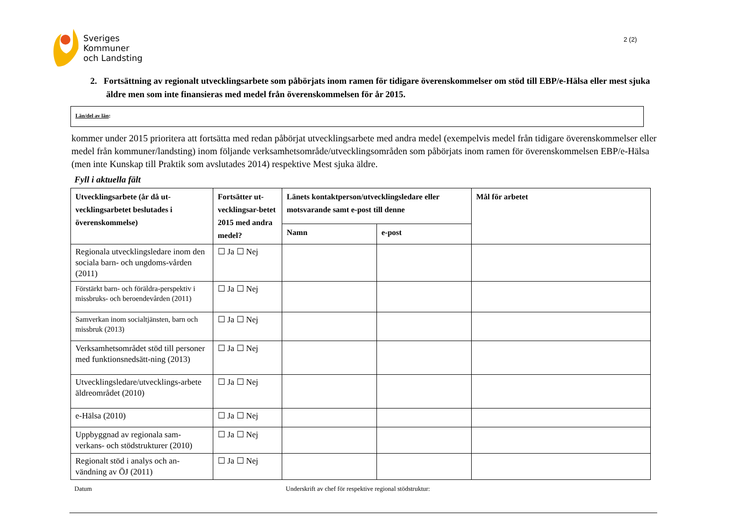Sveriges
Kommuner
och Landsting
2 (2)
2. Fortsättning av regionalt utvecklingsarbete som påbörjats inom ramen för tidigare överenskommelser om stöd till EBP/e-Hälsa eller mest sjuka äldre men som inte finansieras med medel från överenskommelsen för år 2015.
Län/del av län:
kommer under 2015 prioritera att fortsätta med redan påbörjat utvecklingsarbete med andra medel (exempelvis medel från tidigare överenskommelser eller medel från kommuner/landsting) inom följande verksamhetsområde/utvecklingsområden som påbörjats inom ramen för överenskommelsen EBP/e-Hälsa (men inte Kunskap till Praktik som avslutades 2014) respektive Mest sjuka äldre.
Fyll i aktuella fält
| Utvecklingsarbete (år då ut-vecklingsarbetet beslutades i överenskommelse) | Fortsätter ut-vecklingsar-betet 2015 med andra medel? | Länets kontaktperson/utvecklingsledare eller motsvarande samt e-post till denne | | Mål för arbetet |
| --- | --- | --- | --- | --- |
| | | Namn | e-post | |
| Regionala utvecklingsledare inom den sociala barn- och ungdoms-vården (2011) | ☐ Ja ☐ Nej | | | |
| Förstärkt barn- och föräldra-perspektiv i missbruks- och beroendevården (2011) | ☐ Ja ☐ Nej | | | |
| Samverkan inom socialtjänsten, barn och missbruk (2013) | ☐ Ja ☐ Nej | | | |
| Verksamhetsområdet stöd till personer med funktionsnedsätt-ning (2013) | ☐ Ja ☐ Nej | | | |
| Utvecklingsledare/utvecklings-arbete äldreområdet (2010) | ☐ Ja ☐ Nej | | | |
| e-Hälsa (2010) | ☐ Ja ☐ Nej | | | |
| Uppbyggnad av regionala sam-verkans- och stödstrukturer (2010) | ☐ Ja ☐ Nej | | | |
| Regionalt stöd i analys och an-vändning av ÖJ (2011) | ☐ Ja ☐ Nej | | | |
Datum Underskrift av chef för respektive regional stödstruktur: